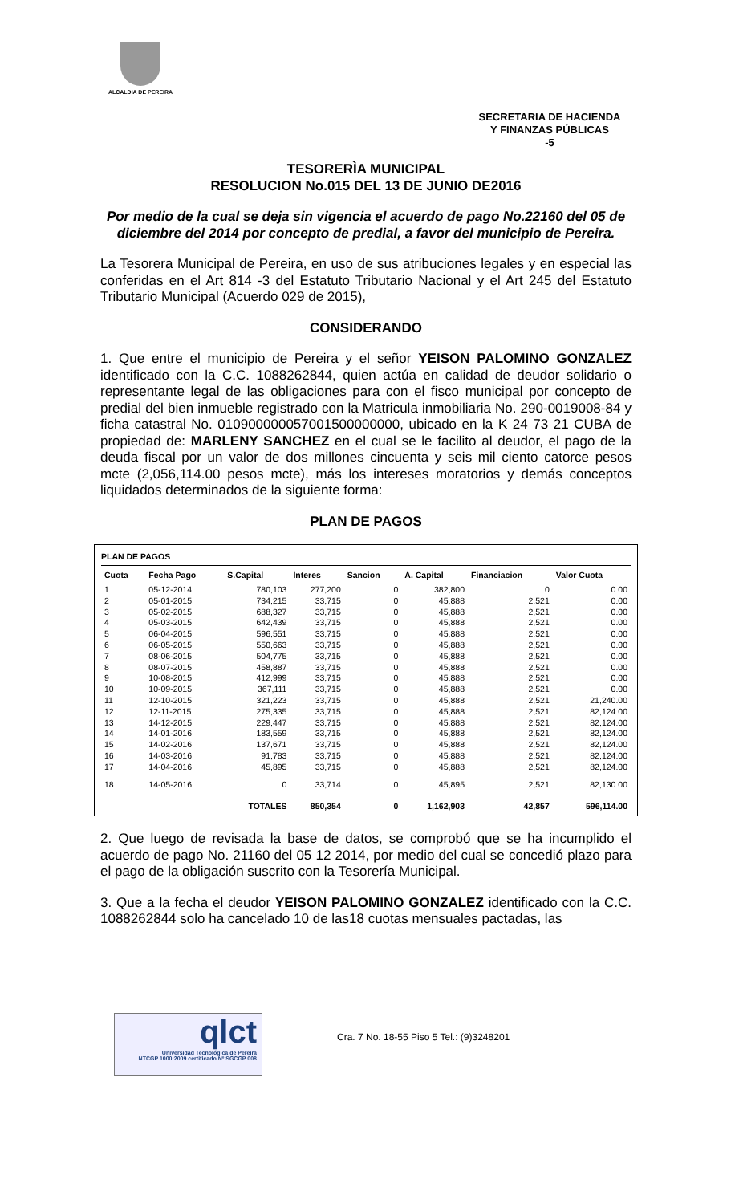ALCALDIA DE PEREIRA
SECRETARIA DE HACIENDA
Y FINANZAS PÚBLICAS
-5
TESORERÌA MUNICIPAL
RESOLUCION No.015 DEL 13 DE JUNIO DE2016
Por medio de la cual se deja sin vigencia el acuerdo de pago No.22160 del 05 de diciembre del 2014 por concepto de predial, a favor del municipio de Pereira.
La Tesorera Municipal de Pereira, en uso de sus atribuciones legales y en especial las conferidas en el Art 814 -3 del Estatuto Tributario Nacional y el Art 245 del Estatuto Tributario Municipal (Acuerdo 029 de 2015),
CONSIDERANDO
1. Que entre el municipio de Pereira y el señor YEISON PALOMINO GONZALEZ identificado con la C.C. 1088262844, quien actúa en calidad de deudor solidario o representante legal de las obligaciones para con el fisco municipal por concepto de predial del bien inmueble registrado con la Matricula inmobiliaria No. 290-0019008-84 y ficha catastral No. 010900000057001500000000, ubicado en la K 24 73 21 CUBA de propiedad de: MARLENY SANCHEZ en el cual se le facilito al deudor, el pago de la deuda fiscal por un valor de dos millones cincuenta y seis mil ciento catorce pesos mcte (2,056,114.00 pesos mcte), más los intereses moratorios y demás conceptos liquidados determinados de la siguiente forma:
PLAN DE PAGOS
PLAN DE PAGOS
| Cuota | Fecha Pago | S.Capital | Interes | Sancion | A. Capital | Financiacion | Valor Cuota |
| --- | --- | --- | --- | --- | --- | --- | --- |
| 1 | 05-12-2014 | 780,103 | 277,200 | 0 | 382,800 | 0 | 0.00 |
| 2 | 05-01-2015 | 734,215 | 33,715 | 0 | 45,888 | 2,521 | 0.00 |
| 3 | 05-02-2015 | 688,327 | 33,715 | 0 | 45,888 | 2,521 | 0.00 |
| 4 | 05-03-2015 | 642,439 | 33,715 | 0 | 45,888 | 2,521 | 0.00 |
| 5 | 06-04-2015 | 596,551 | 33,715 | 0 | 45,888 | 2,521 | 0.00 |
| 6 | 06-05-2015 | 550,663 | 33,715 | 0 | 45,888 | 2,521 | 0.00 |
| 7 | 08-06-2015 | 504,775 | 33,715 | 0 | 45,888 | 2,521 | 0.00 |
| 8 | 08-07-2015 | 458,887 | 33,715 | 0 | 45,888 | 2,521 | 0.00 |
| 9 | 10-08-2015 | 412,999 | 33,715 | 0 | 45,888 | 2,521 | 0.00 |
| 10 | 10-09-2015 | 367,111 | 33,715 | 0 | 45,888 | 2,521 | 0.00 |
| 11 | 12-10-2015 | 321,223 | 33,715 | 0 | 45,888 | 2,521 | 21,240.00 |
| 12 | 12-11-2015 | 275,335 | 33,715 | 0 | 45,888 | 2,521 | 82,124.00 |
| 13 | 14-12-2015 | 229,447 | 33,715 | 0 | 45,888 | 2,521 | 82,124.00 |
| 14 | 14-01-2016 | 183,559 | 33,715 | 0 | 45,888 | 2,521 | 82,124.00 |
| 15 | 14-02-2016 | 137,671 | 33,715 | 0 | 45,888 | 2,521 | 82,124.00 |
| 16 | 14-03-2016 | 91,783 | 33,715 | 0 | 45,888 | 2,521 | 82,124.00 |
| 17 | 14-04-2016 | 45,895 | 33,715 | 0 | 45,888 | 2,521 | 82,124.00 |
| 18 | 14-05-2016 | 0 | 33,714 | 0 | 45,895 | 2,521 | 82,130.00 |
| | | TOTALES | 850,354 | 0 | 1,162,903 | 42,857 | 596,114.00 |
2. Que luego de revisada la base de datos, se comprobó que se ha incumplido el acuerdo de pago No. 21160 del 05 12 2014, por medio del cual se concedió plazo para el pago de la obligación suscrito con la Tesorería Municipal.
3. Que a la fecha el deudor YEISON PALOMINO GONZALEZ identificado con la C.C. 1088262844 solo ha cancelado 10 de las18 cuotas mensuales pactadas, las
qlct
Universidad Tecnológica de Pereira
NTCGP 1000:2009 certificado Nº SGCGP 008
Cra. 7 No. 18-55 Piso 5 Tel.: (9)3248201